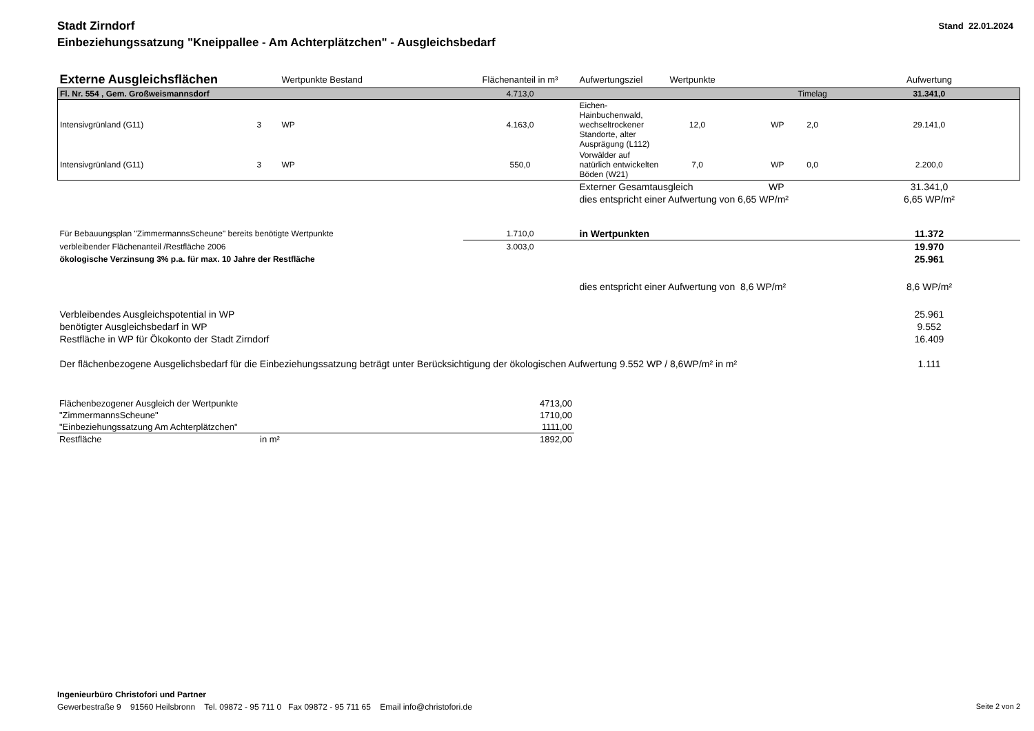Stadt Zirndorf
Einbeziehungssatzung "Kneippallee - Am Achterplätzchen" - Ausgleichsbedarf
Stand 22.01.2024
| Externe Ausgleichsflächen | | Wertpunkte Bestand | Flächenanteil in m³ | Aufwertungsziel | Wertpunkte | | | Aufwertung |
| --- | --- | --- | --- | --- | --- | --- | --- | --- |
| Fl. Nr. 554 , Gem. Großweismannsdorf | | | 4.713,0 | | | | Timelag | 31.341,0 |
| Intensivgrünland (G11) | 3 | WP | 4.163,0 | Eichen- Hainbuchenwald, wechseltrockener Standorte, alter Ausprägung (L112) | 12,0 | WP | 2,0 | 29.141,0 |
| Intensivgrünland (G11) | 3 | WP | 550,0 | Vorwälder auf natürlich entwickelten Böden (W21) | 7,0 | WP | 0,0 | 2.200,0 |
| | | | | Externer Gesamtausgleich | | WP | | 31.341,0 |
| | | | | dies entspricht einer Aufwertung von 6,65 WP/m² | | | | 6,65 WP/m² |
| Für Bebauungsplan "ZimmermannsScheune" bereits benötigte Wertpunkte | | | 1.710,0 | in Wertpunkten | | | | 11.372 |
| verbleibender Flächenanteil /Restfläche 2006 | | | 3.003,0 | | | | | 19.970 |
| ökologische Verzinsung 3% p.a. für max. 10 Jahre der Restfläche | | | | | | | | 25.961 |
| | | | | dies entspricht einer Aufwertung von 8,6 WP/m² | | | | 8,6 WP/m² |
| Verbleibendes Ausgleichspotential in WP | | | | | | | | 25.961 |
| benötigter Ausgleichsbedarf in WP | | | | | | | | 9.552 |
| Restfläche in WP für Ökokonto der Stadt Zirndorf | | | | | | | | 16.409 |
| Der flächenbezogene Ausgelichsbedarf für die Einbeziehungssatzung beträgt unter Berücksichtigung der ökologischen Aufwertung 9.552 WP / 8,6WP/m² in m² | | | | | | | | 1.111 |
| Flächenbezogener Ausgleich der Wertpunkte | | 4713,00 |
| "ZimmermannsScheune" | | 1710,00 |
| "Einbeziehungssatzung Am Achterplätzchen" | | 1111,00 |
| Restfläche | in m² | 1892,00 |
Ingenieurbüro Christofori und Partner
Gewerbestraße 9 91560 Heilsbronn Tel. 09872 - 95 711 0 Fax 09872 - 95 711 65 Email info@christofori.de Seite 2 von 2